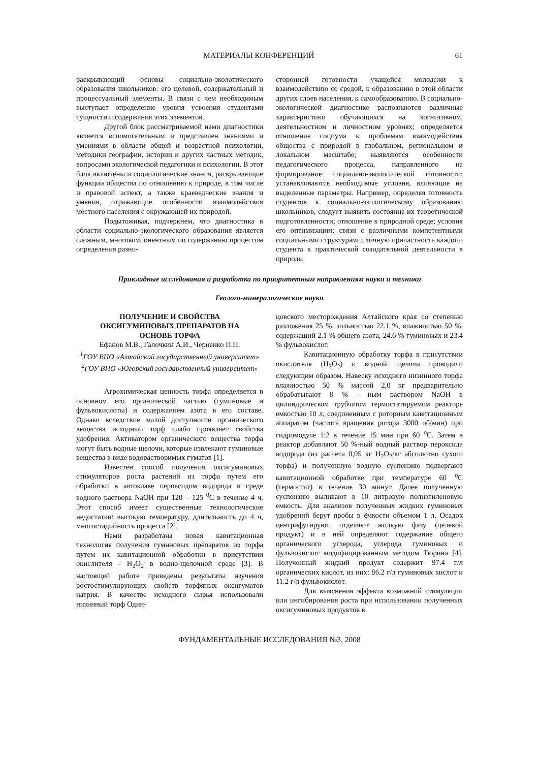МАТЕРИАЛЫ КОНФЕРЕНЦИЙ 61
раскрывающий основы социально-экологического образования школьников: его целевой, содержательный и процессуальный элементы. В связи с чем необходимым выступает определение уровня усвоения студентами сущности и содержания этих элементов.
Другой блок рассматриваемой нами диагностики является вспомогательным и представлен знаниями и умениями в области общей и возрастной психологии, методики географии, истории и других частных методик, вопросами экологической педагогики и психологии. В этот блок включены и социологические знания, раскрывающие функции общества по отношению к природе, в том числе и правовой аспект, а также краеведческие знания и умения, отражающие особенности взаимодействия местного населения с окружающей их природой.
Подытоживая, подчеркнем, что диагностика в области социально-экологического образования является сложным, многокомпонентным по содержанию процессом определения разно-
сторонней готовности учащейся молодежи к взаимодействию со средой, к образованию в этой области других слоев населения, к самообразованию. В социально-экологической диагностике распознаются различные характеристики обучающихся на когнитивном, деятельностном и личностном уровнях; определяется отношение социума к проблемам взаимодействия общества с природой в глобальном, региональном и локальном масштабе; выявляются особенности педагогического процесса, направленного на формирование социально-экологической готовности; устанавливаются необходимые условия, влияющие на выделенные параметры. Например, определяя готовность студентов к социально-экологическому образованию школьников, следует выявить состояние их теоретической подготовленности; отношение к природной среде; условия его оптимизации; связи с различными компетентными социальными структурами; личную причастность каждого студента к практической созидательной деятельности в природе.
Прикладные исследования и разработка по приоритетным направлениям науки и техники
Геолого-минералогические науки
ПОЛУЧЕНИЕ И СВОЙСТВА
ОКСИГУМИНОВЫХ ПРЕПАРАТОВ НА
ОСНОВЕ ТОРФА
Ефанов М.В., Галочкин А.И., Черненко П.П.
<sup>1</sup> ГОУ ВПО «Алтайский государственный университет»
<sup>2</sup> ГОУ ВПО «Югорский государственный университет»
Агрохимическая ценность торфа определяется в основном его органической частью (гуминовые и фульвокислоты) и содержанием азота в его составе. Однако вследствие малой доступности органического вещества исходный торф слабо проявляет свойства удобрения. Активатором органического вещества торфа могут быть водные щелочи, которые извлекают гуминовые вещества в виде водорастворимых гуматов [1].
Известен способ получения оксигуминовых стимуляторов роста растений из торфа путем его обработки в автоклаве пероксидом водорода в среде водного раствора NaOH при 120 – 125 <sup>0</sup>С в течение 4 ч. Этот способ имеет существенные технологические недостатки: высокую температуру, длительность до 4 ч, многостадийность процесса [2].
Нами разработана новая кавитационная технология получения гуминовых препаратов из торфа путем их кавитационной обработки в присутствии окислителя - Н<sub>2</sub>О<sub>2</sub> в водно-щелочной среде [3]. В настоящей работе приведены результаты изучения ростостимулирующих свойств торфяных оксигуматов натрия. В качестве исходного сырья использовали низинный торф Один-
цовского месторождения Алтайского края со степенью разложения 25 %, зольностью 22.1 %, влажностью 50 %, содержащий 2.1 % общего азота, 24.6 % гуминовых и 23.4 % фульвокислот.
Кавитационную обработку торфа в присутствии окислителя (Н<sub>2</sub>О<sub>2</sub>) и водной щелочи проводили следующим образом. Навеску исходного низинного торфа влажностью 50 % массой 2,0 кг предварительно обрабатывают 8 % - ным раствором NaOH в цилиндрическом трубчатом термостатируемом реакторе емкостью 10 л, соединенным с роторным кавитационным аппаратом (частота вращения ротора 3000 об/мин) при гидромодуле 1:2 в течение 15 мин при 60 <sup>о</sup>С. Затем в реактор добавляют 50 %-ный водный раствор пероксида водорода (из расчета 0,05 кг Н<sub>2</sub>О<sub>2</sub>/кг абсолютно сухого торфа) и полученную водную суспензию подвергают кавитационной обработке при температуре 60 <sup>о</sup>С (термостат) в течение 30 минут. Далее полученную суспензию выливают в 10 литровую полиэтиленовую емкость. Для анализов полученных жидких гуминовых удобрений берут пробы в ёмкости объемом 1 л. Осадок центрифугируют, отделяют жидкую фазу (целевой продукт) и в ней определяют содержание общего органического углерода, углерода гуминовых и фульвокислот модифицированным методом Тюрина [4]. Полученный жидкий продукт содержит 97.4 г/л органических кислот, из них: 86.2 г/л гуминовых кислот и 11.2 г/л фульвокислот.
Для выяснения эффекта возможной стимуляции или ингибирования роста при использовании полученных оксигуминовых продуктов в
ФУНДАМЕНТАЛЬНЫЕ ИССЛЕДОВАНИЯ №3, 2008